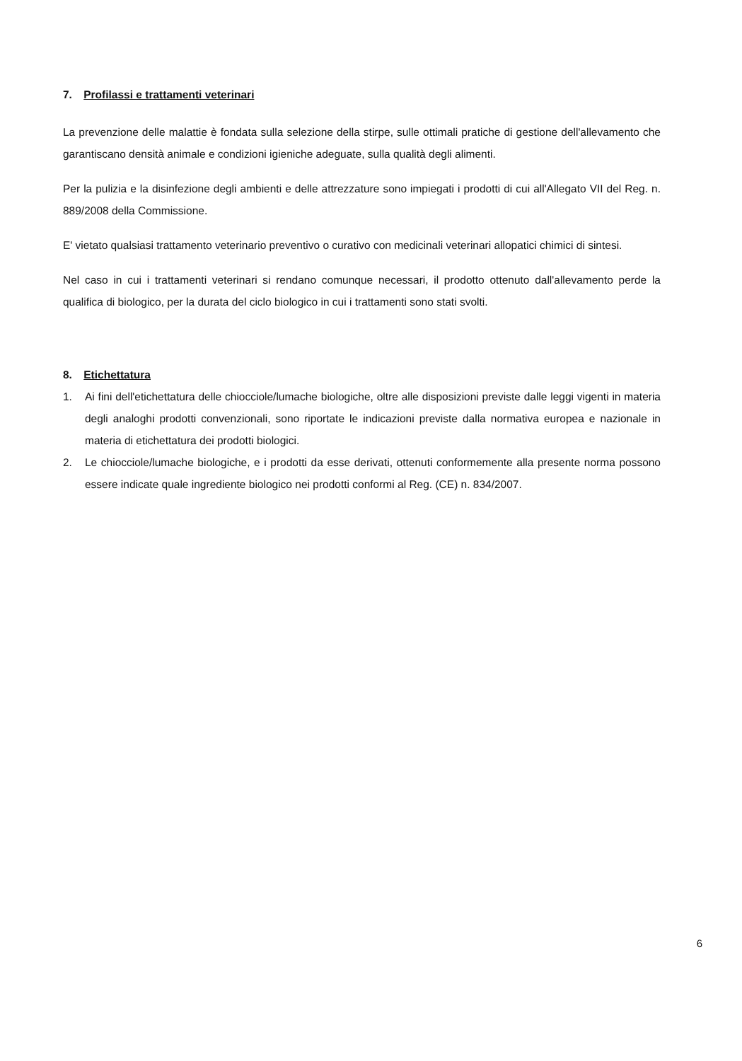7. Profilassi e trattamenti veterinari
La prevenzione delle malattie è fondata sulla selezione della stirpe, sulle ottimali pratiche di gestione dell'allevamento che garantiscano densità animale e condizioni igieniche adeguate, sulla qualità degli alimenti.
Per la pulizia e la disinfezione degli ambienti e delle attrezzature sono impiegati i prodotti di cui all'Allegato VII del Reg. n. 889/2008 della Commissione.
E' vietato qualsiasi trattamento veterinario preventivo o curativo con medicinali veterinari allopatici chimici di sintesi.
Nel caso in cui i trattamenti veterinari si rendano comunque necessari, il prodotto ottenuto dall'allevamento perde la qualifica di biologico, per la durata del ciclo biologico in cui i trattamenti sono stati svolti.
8. Etichettatura
1. Ai fini dell'etichettatura delle chiocciole/lumache biologiche, oltre alle disposizioni previste dalle leggi vigenti in materia degli analoghi prodotti convenzionali, sono riportate le indicazioni previste dalla normativa europea e nazionale in materia di etichettatura dei prodotti biologici.
2. Le chiocciole/lumache biologiche, e i prodotti da esse derivati, ottenuti conformemente alla presente norma possono essere indicate quale ingrediente biologico nei prodotti conformi al Reg. (CE) n. 834/2007.
6